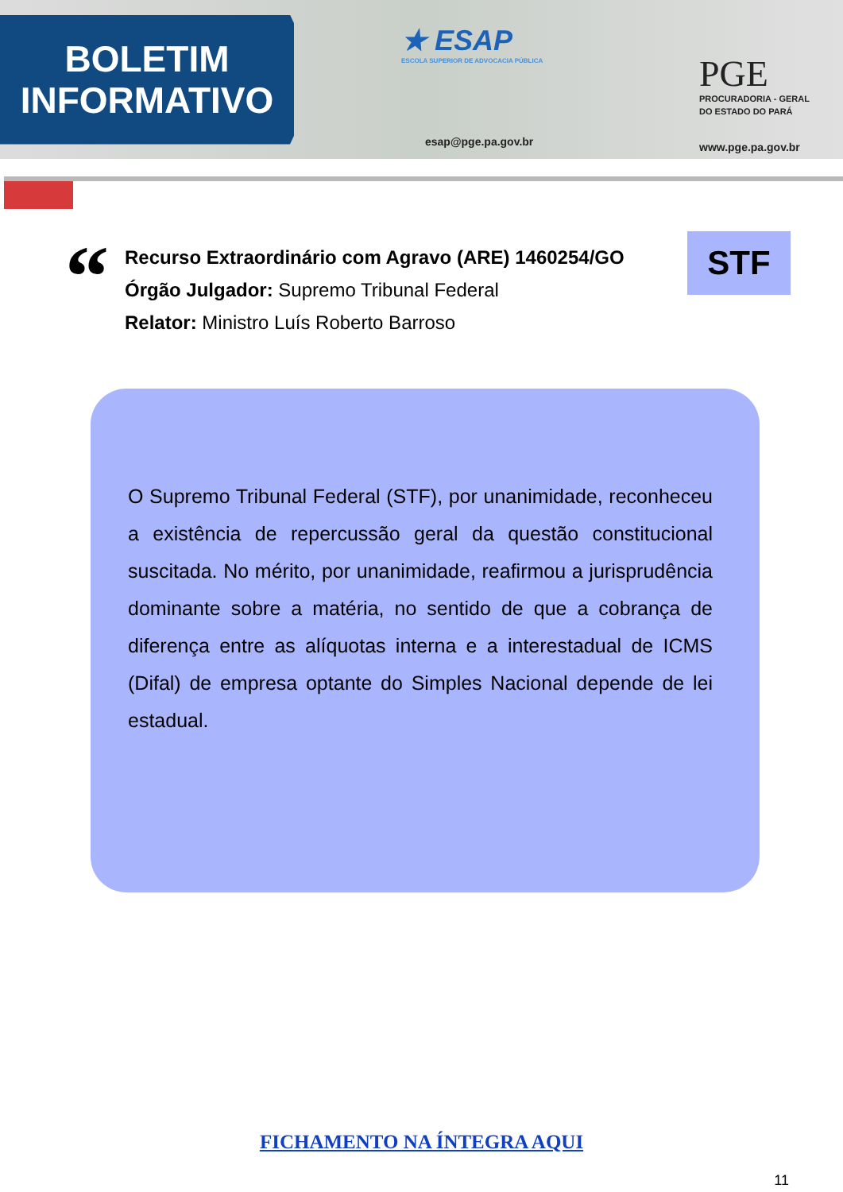BOLETIM
INFORMATIVO
★ ESAP
ESCOLA SUPERIOR DE ADVOCACIA PÚBLICA
esap@pge.pa.gov.br
PGE
PROCURADORIA - GERAL
DO ESTADO DO PARÁ
www.pge.pa.gov.br
“
Recurso Extraordinário com Agravo (ARE) 1460254/GO
Órgão Julgador: Supremo Tribunal Federal
Relator: Ministro Luís Roberto Barroso
STF
O Supremo Tribunal Federal (STF), por unanimidade, reconheceu a existência de repercussão geral da questão constitucional suscitada. No mérito, por unanimidade, reafirmou a jurisprudência dominante sobre a matéria, no sentido de que a cobrança de diferença entre as alíquotas interna e a interestadual de ICMS (Difal) de empresa optante do Simples Nacional depende de lei estadual.
FICHAMENTO NA ÍNTEGRA AQUI
11